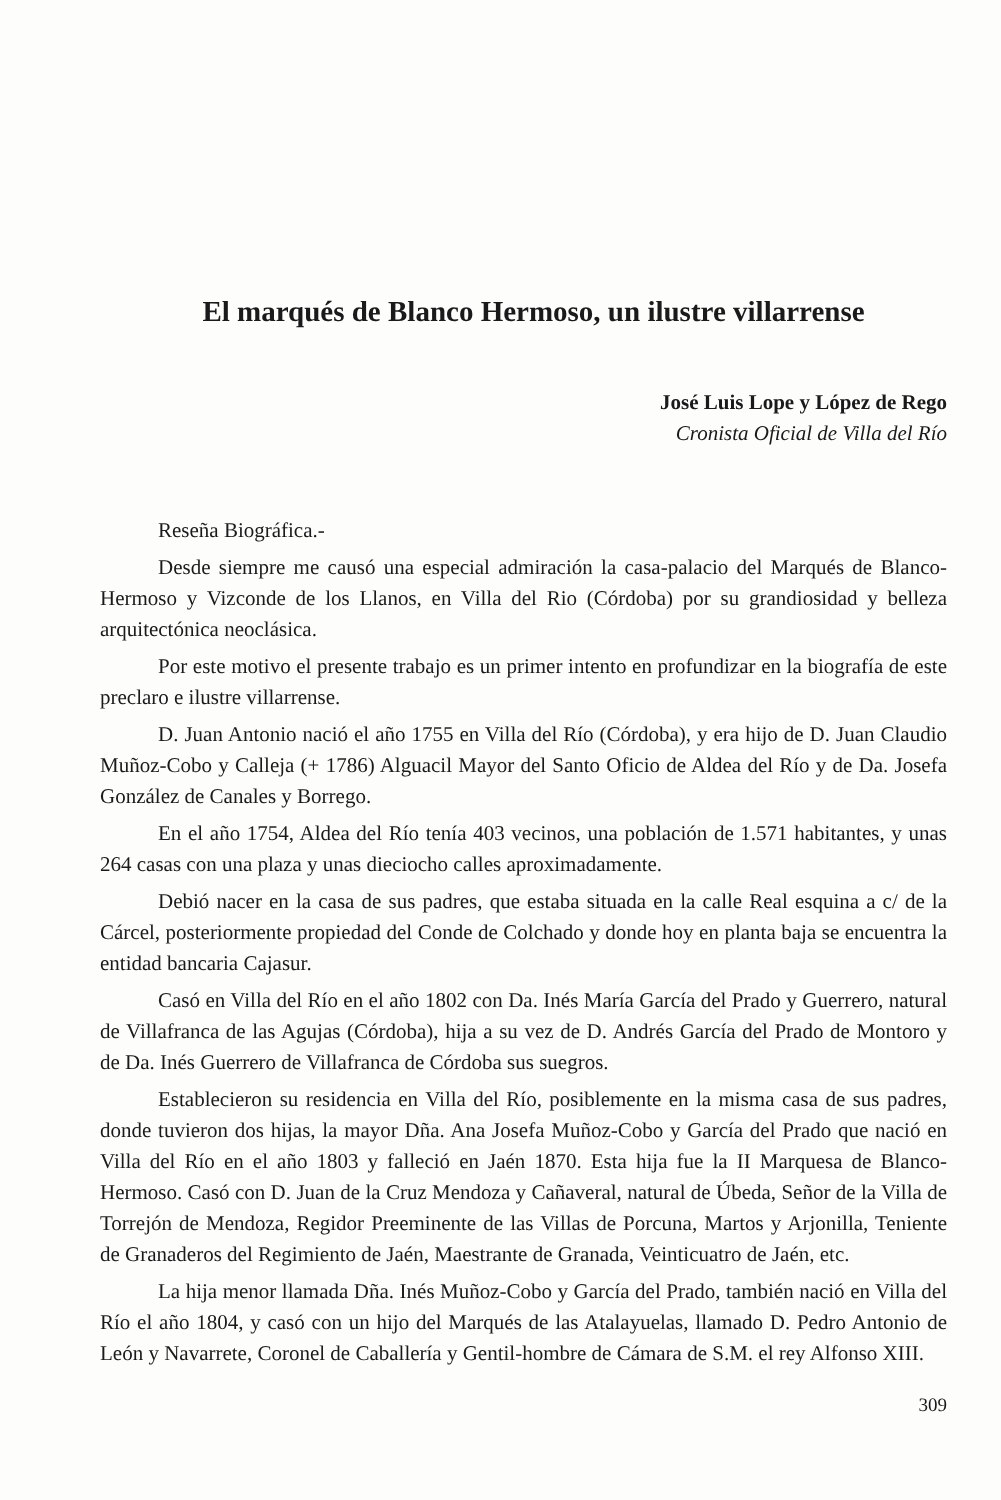El marqués de Blanco Hermoso, un ilustre villarrense
José Luis Lope y López de Rego
Cronista Oficial de Villa del Río
Reseña Biográfica.-
Desde siempre me causó una especial admiración la casa-palacio del Marqués de Blanco-Hermoso y Vizconde de los Llanos, en Villa del Rio (Córdoba) por su grandiosidad y belleza arquitectónica neoclásica.
Por este motivo el presente trabajo es un primer intento en profundizar en la biografía de este preclaro e ilustre villarrense.
D. Juan Antonio nació el año 1755 en Villa del Río (Córdoba), y era hijo de D. Juan Claudio Muñoz-Cobo y Calleja (+ 1786) Alguacil Mayor del Santo Oficio de Aldea del Río y de Da. Josefa González de Canales y Borrego.
En el año 1754, Aldea del Río tenía 403 vecinos, una población de 1.571 habitantes, y unas 264 casas con una plaza y unas dieciocho calles aproximadamente.
Debió nacer en la casa de sus padres, que estaba situada en la calle Real esquina a c/ de la Cárcel, posteriormente propiedad del Conde de Colchado y donde hoy en planta baja se encuentra la entidad bancaria Cajasur.
Casó en Villa del Río en el año 1802 con Da. Inés María García del Prado y Guerrero, natural de Villafranca de las Agujas (Córdoba), hija a su vez de D. Andrés García del Prado de Montoro y de Da. Inés Guerrero de Villafranca de Córdoba sus suegros.
Establecieron su residencia en Villa del Río, posiblemente en la misma casa de sus padres, donde tuvieron dos hijas, la mayor Dña. Ana Josefa Muñoz-Cobo y García del Prado que nació en Villa del Río en el año 1803 y falleció en Jaén 1870. Esta hija fue la II Marquesa de Blanco-Hermoso. Casó con D. Juan de la Cruz Mendoza y Cañaveral, natural de Úbeda, Señor de la Villa de Torrejón de Mendoza, Regidor Preeminente de las Villas de Porcuna, Martos y Arjonilla, Teniente de Granaderos del Regimiento de Jaén, Maestrante de Granada, Veinticuatro de Jaén, etc.
La hija menor llamada Dña. Inés Muñoz-Cobo y García del Prado, también nació en Villa del Río el año 1804, y casó con un hijo del Marqués de las Atalayuelas, llamado D. Pedro Antonio de León y Navarrete, Coronel de Caballería y Gentil-hombre de Cámara de S.M. el rey Alfonso XIII.
309